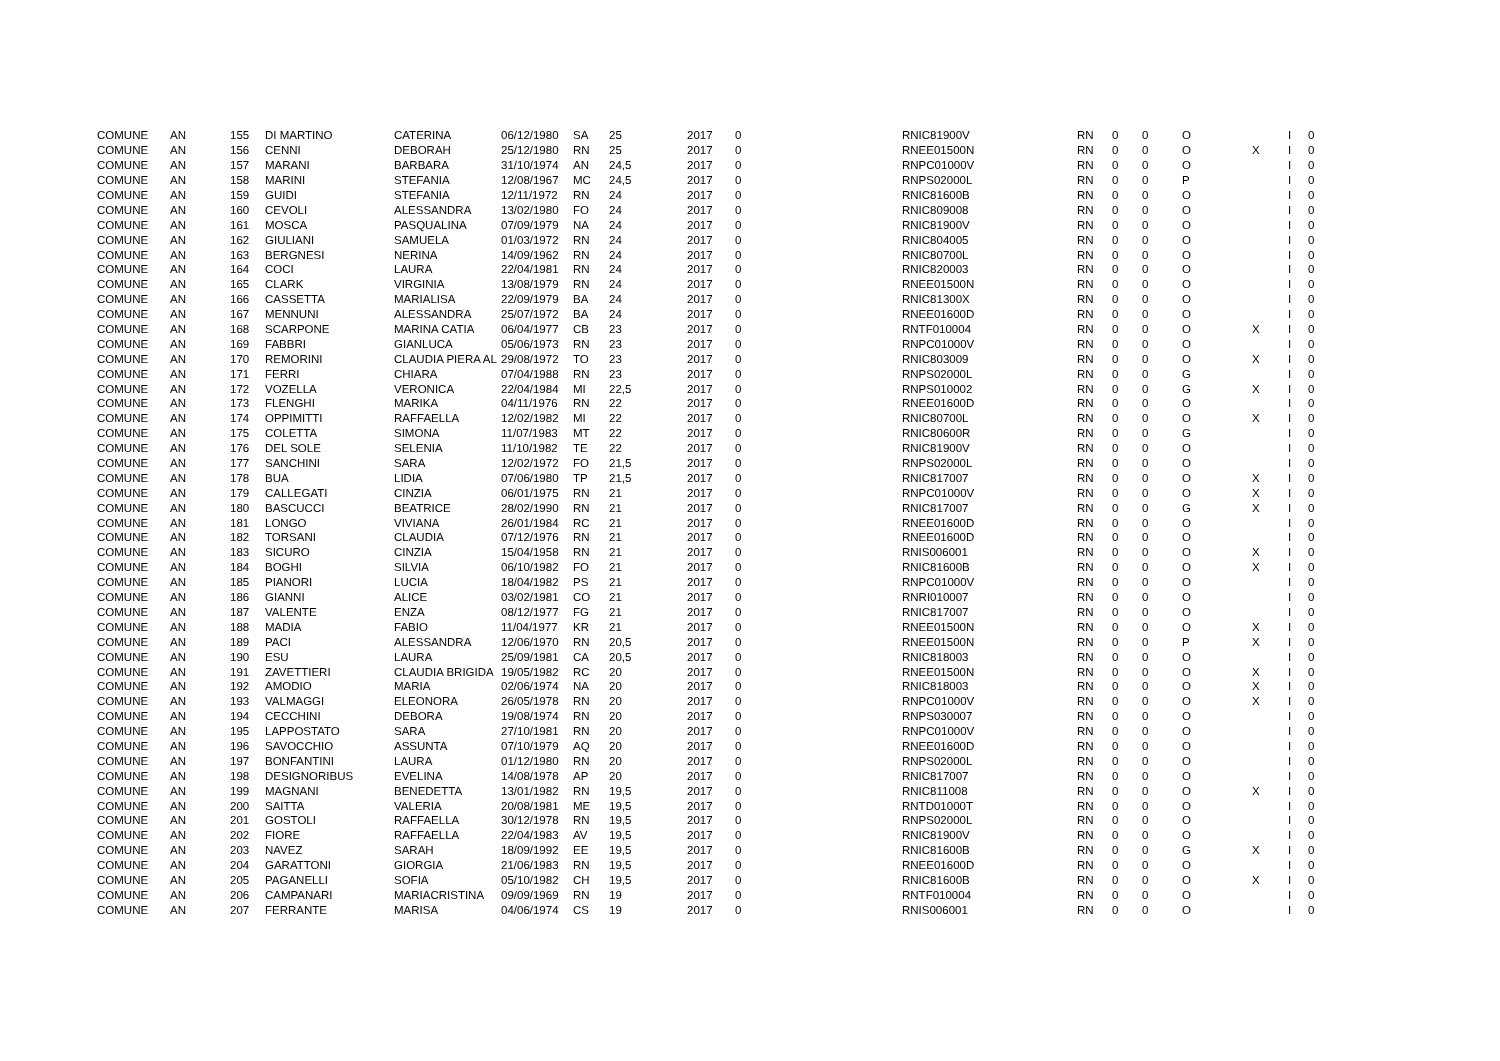| COMUNE | AN | 155 | DI MARTINO | CATERINA | 06/12/1980 | SA | 25 | 2017 | 0 | RNIC81900V | RN | 0 | 0 | O | | I | 0 |
| COMUNE | AN | 156 | CENNI | DEBORAH | 25/12/1980 | RN | 25 | 2017 | 0 | RNEE01500N | RN | 0 | 0 | O | X | I | 0 |
| COMUNE | AN | 157 | MARANI | BARBARA | 31/10/1974 | AN | 24,5 | 2017 | 0 | RNPC01000V | RN | 0 | 0 | O | | I | 0 |
| COMUNE | AN | 158 | MARINI | STEFANIA | 12/08/1967 | MC | 24,5 | 2017 | 0 | RNPS02000L | RN | 0 | 0 | P | | I | 0 |
| COMUNE | AN | 159 | GUIDI | STEFANIA | 12/11/1972 | RN | 24 | 2017 | 0 | RNIC81600B | RN | 0 | 0 | O | | I | 0 |
| COMUNE | AN | 160 | CEVOLI | ALESSANDRA | 13/02/1980 | FO | 24 | 2017 | 0 | RNIC809008 | RN | 0 | 0 | O | | I | 0 |
| COMUNE | AN | 161 | MOSCA | PASQUALINA | 07/09/1979 | NA | 24 | 2017 | 0 | RNIC81900V | RN | 0 | 0 | O | | I | 0 |
| COMUNE | AN | 162 | GIULIANI | SAMUELA | 01/03/1972 | RN | 24 | 2017 | 0 | RNIC804005 | RN | 0 | 0 | O | | I | 0 |
| COMUNE | AN | 163 | BERGNESI | NERINA | 14/09/1962 | RN | 24 | 2017 | 0 | RNIC80700L | RN | 0 | 0 | O | | I | 0 |
| COMUNE | AN | 164 | COCI | LAURA | 22/04/1981 | RN | 24 | 2017 | 0 | RNIC820003 | RN | 0 | 0 | O | | I | 0 |
| COMUNE | AN | 165 | CLARK | VIRGINIA | 13/08/1979 | RN | 24 | 2017 | 0 | RNEE01500N | RN | 0 | 0 | O | | I | 0 |
| COMUNE | AN | 166 | CASSETTA | MARIALISA | 22/09/1979 | BA | 24 | 2017 | 0 | RNIC81300X | RN | 0 | 0 | O | | I | 0 |
| COMUNE | AN | 167 | MENNUNI | ALESSANDRA | 25/07/1972 | BA | 24 | 2017 | 0 | RNEE01600D | RN | 0 | 0 | O | | I | 0 |
| COMUNE | AN | 168 | SCARPONE | MARINA CATIA | 06/04/1977 | CB | 23 | 2017 | 0 | RNTF010004 | RN | 0 | 0 | O | X | I | 0 |
| COMUNE | AN | 169 | FABBRI | GIANLUCA | 05/06/1973 | RN | 23 | 2017 | 0 | RNPC01000V | RN | 0 | 0 | O | | I | 0 |
| COMUNE | AN | 170 | REMORINI | CLAUDIA PIERA AL | 29/08/1972 | TO | 23 | 2017 | 0 | RNIC803009 | RN | 0 | 0 | O | X | I | 0 |
| COMUNE | AN | 171 | FERRI | CHIARA | 07/04/1988 | RN | 23 | 2017 | 0 | RNPS02000L | RN | 0 | 0 | G | | I | 0 |
| COMUNE | AN | 172 | VOZELLA | VERONICA | 22/04/1984 | MI | 22,5 | 2017 | 0 | RNPS010002 | RN | 0 | 0 | G | X | I | 0 |
| COMUNE | AN | 173 | FLENGHI | MARIKA | 04/11/1976 | RN | 22 | 2017 | 0 | RNEE01600D | RN | 0 | 0 | O | | I | 0 |
| COMUNE | AN | 174 | OPPIMITTI | RAFFAELLA | 12/02/1982 | MI | 22 | 2017 | 0 | RNIC80700L | RN | 0 | 0 | O | X | I | 0 |
| COMUNE | AN | 175 | COLETTA | SIMONA | 11/07/1983 | MT | 22 | 2017 | 0 | RNIC80600R | RN | 0 | 0 | G | | I | 0 |
| COMUNE | AN | 176 | DEL SOLE | SELENIA | 11/10/1982 | TE | 22 | 2017 | 0 | RNIC81900V | RN | 0 | 0 | O | | I | 0 |
| COMUNE | AN | 177 | SANCHINI | SARA | 12/02/1972 | FO | 21,5 | 2017 | 0 | RNPS02000L | RN | 0 | 0 | O | | I | 0 |
| COMUNE | AN | 178 | BUA | LIDIA | 07/06/1980 | TP | 21,5 | 2017 | 0 | RNIC817007 | RN | 0 | 0 | O | X | I | 0 |
| COMUNE | AN | 179 | CALLEGATI | CINZIA | 06/01/1975 | RN | 21 | 2017 | 0 | RNPC01000V | RN | 0 | 0 | O | X | I | 0 |
| COMUNE | AN | 180 | BASCUCCI | BEATRICE | 28/02/1990 | RN | 21 | 2017 | 0 | RNIC817007 | RN | 0 | 0 | G | X | I | 0 |
| COMUNE | AN | 181 | LONGO | VIVIANA | 26/01/1984 | RC | 21 | 2017 | 0 | RNEE01600D | RN | 0 | 0 | O | | I | 0 |
| COMUNE | AN | 182 | TORSANI | CLAUDIA | 07/12/1976 | RN | 21 | 2017 | 0 | RNEE01600D | RN | 0 | 0 | O | | I | 0 |
| COMUNE | AN | 183 | SICURO | CINZIA | 15/04/1958 | RN | 21 | 2017 | 0 | RNIS006001 | RN | 0 | 0 | O | X | I | 0 |
| COMUNE | AN | 184 | BOGHI | SILVIA | 06/10/1982 | FO | 21 | 2017 | 0 | RNIC81600B | RN | 0 | 0 | O | X | I | 0 |
| COMUNE | AN | 185 | PIANORI | LUCIA | 18/04/1982 | PS | 21 | 2017 | 0 | RNPC01000V | RN | 0 | 0 | O | | I | 0 |
| COMUNE | AN | 186 | GIANNI | ALICE | 03/02/1981 | CO | 21 | 2017 | 0 | RNRI010007 | RN | 0 | 0 | O | | I | 0 |
| COMUNE | AN | 187 | VALENTE | ENZA | 08/12/1977 | FG | 21 | 2017 | 0 | RNIC817007 | RN | 0 | 0 | O | | I | 0 |
| COMUNE | AN | 188 | MADIA | FABIO | 11/04/1977 | KR | 21 | 2017 | 0 | RNEE01500N | RN | 0 | 0 | O | X | I | 0 |
| COMUNE | AN | 189 | PACI | ALESSANDRA | 12/06/1970 | RN | 20,5 | 2017 | 0 | RNEE01500N | RN | 0 | 0 | P | X | I | 0 |
| COMUNE | AN | 190 | ESU | LAURA | 25/09/1981 | CA | 20,5 | 2017 | 0 | RNIC818003 | RN | 0 | 0 | O | | I | 0 |
| COMUNE | AN | 191 | ZAVETTIERI | CLAUDIA BRIGIDA | 19/05/1982 | RC | 20 | 2017 | 0 | RNEE01500N | RN | 0 | 0 | O | X | I | 0 |
| COMUNE | AN | 192 | AMODIO | MARIA | 02/06/1974 | NA | 20 | 2017 | 0 | RNIC818003 | RN | 0 | 0 | O | X | I | 0 |
| COMUNE | AN | 193 | VALMAGGI | ELEONORA | 26/05/1978 | RN | 20 | 2017 | 0 | RNPC01000V | RN | 0 | 0 | O | X | I | 0 |
| COMUNE | AN | 194 | CECCHINI | DEBORA | 19/08/1974 | RN | 20 | 2017 | 0 | RNPS030007 | RN | 0 | 0 | O | | I | 0 |
| COMUNE | AN | 195 | LAPPOSTATO | SARA | 27/10/1981 | RN | 20 | 2017 | 0 | RNPC01000V | RN | 0 | 0 | O | | I | 0 |
| COMUNE | AN | 196 | SAVOCCHIO | ASSUNTA | 07/10/1979 | AQ | 20 | 2017 | 0 | RNEE01600D | RN | 0 | 0 | O | | I | 0 |
| COMUNE | AN | 197 | BONFANTINI | LAURA | 01/12/1980 | RN | 20 | 2017 | 0 | RNPS02000L | RN | 0 | 0 | O | | I | 0 |
| COMUNE | AN | 198 | DESIGNORIBUS | EVELINA | 14/08/1978 | AP | 20 | 2017 | 0 | RNIC817007 | RN | 0 | 0 | O | | I | 0 |
| COMUNE | AN | 199 | MAGNANI | BENEDETTA | 13/01/1982 | RN | 19,5 | 2017 | 0 | RNIC811008 | RN | 0 | 0 | O | X | I | 0 |
| COMUNE | AN | 200 | SAITTA | VALERIA | 20/08/1981 | ME | 19,5 | 2017 | 0 | RNTD01000T | RN | 0 | 0 | O | | I | 0 |
| COMUNE | AN | 201 | GOSTOLI | RAFFAELLA | 30/12/1978 | RN | 19,5 | 2017 | 0 | RNPS02000L | RN | 0 | 0 | O | | I | 0 |
| COMUNE | AN | 202 | FIORE | RAFFAELLA | 22/04/1983 | AV | 19,5 | 2017 | 0 | RNIC81900V | RN | 0 | 0 | O | | I | 0 |
| COMUNE | AN | 203 | NAVEZ | SARAH | 18/09/1992 | EE | 19,5 | 2017 | 0 | RNIC81600B | RN | 0 | 0 | G | X | I | 0 |
| COMUNE | AN | 204 | GARATTONI | GIORGIA | 21/06/1983 | RN | 19,5 | 2017 | 0 | RNEE01600D | RN | 0 | 0 | O | | I | 0 |
| COMUNE | AN | 205 | PAGANELLI | SOFIA | 05/10/1982 | CH | 19,5 | 2017 | 0 | RNIC81600B | RN | 0 | 0 | O | X | I | 0 |
| COMUNE | AN | 206 | CAMPANARI | MARIACRISTINA | 09/09/1969 | RN | 19 | 2017 | 0 | RNTF010004 | RN | 0 | 0 | O | | I | 0 |
| COMUNE | AN | 207 | FERRANTE | MARISA | 04/06/1974 | CS | 19 | 2017 | 0 | RNIS006001 | RN | 0 | 0 | O | | I | 0 |